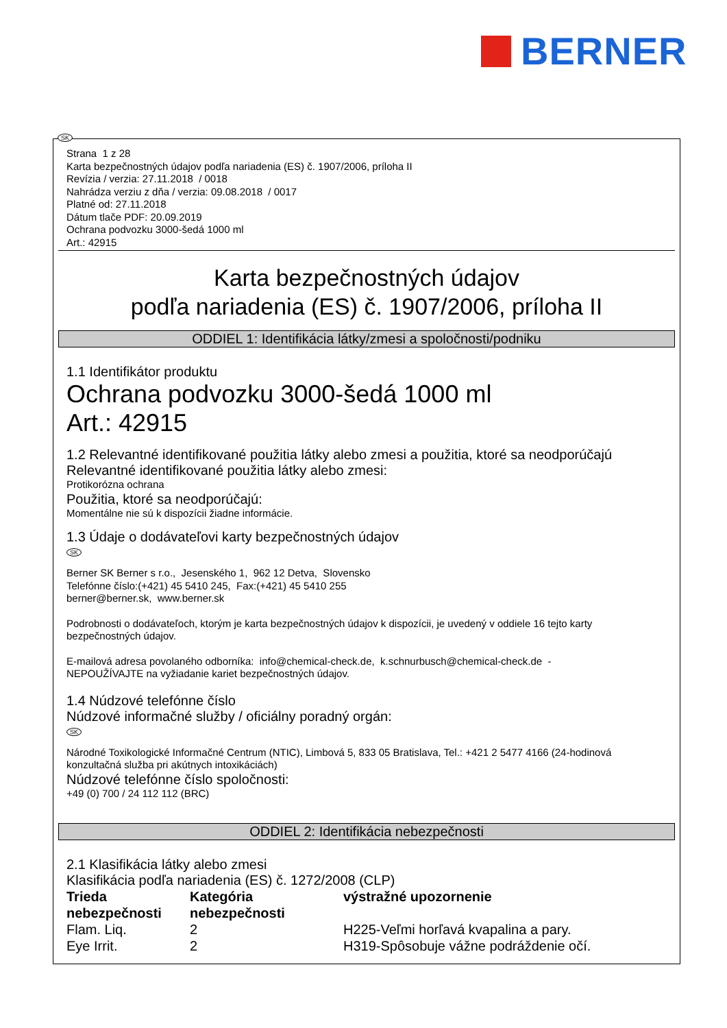BERNER
SK
Strana 1 z 28
Karta bezpečnostných údajov podľa nariadenia (ES) č. 1907/2006, príloha II
Revízia / verzia: 27.11.2018 / 0018
Nahrádza verziu z dňa / verzia: 09.08.2018 / 0017
Platné od: 27.11.2018
Dátum tlače PDF: 20.09.2019
Ochrana podvozku 3000-šedá 1000 ml
Art.: 42915
Karta bezpečnostných údajov
podľa nariadenia (ES) č. 1907/2006, príloha II
ODDIEL 1: Identifikácia látky/zmesi a spoločnosti/podniku
1.1 Identifikátor produktu
Ochrana podvozku 3000-šedá 1000 ml
Art.: 42915
1.2 Relevantné identifikované použitia látky alebo zmesi a použitia, ktoré sa neodporúčajú
Relevantné identifikované použitia látky alebo zmesi:
Protikorózna ochrana
Použitia, ktoré sa neodporúčajú:
Momentálne nie sú k dispozícii žiadne informácie.
1.3 Údaje o dodávateľovi karty bezpečnostných údajov
SK
Berner SK Berner s r.o., Jesenského 1, 962 12 Detva, Slovensko
Telefónne číslo:(+421) 45 5410 245, Fax:(+421) 45 5410 255
berner@berner.sk, www.berner.sk
Podrobnosti o dodávateľoch, ktorým je karta bezpečnostných údajov k dispozícii, je uvedený v oddiele 16 tejto karty bezpečnostných údajov.
E-mailová adresa povolaného odborníka: info@chemical-check.de, k.schnurbusch@chemical-check.de -
NEPOUŽÍVAJTE na vyžiadanie kariet bezpečnostných údajov.
1.4 Núdzové telefónne číslo
Núdzové informačné služby / oficiálny poradný orgán:
SK
Národné Toxikologické Informačné Centrum (NTIC), Limbová 5, 833 05 Bratislava, Tel.: +421 2 5477 4166 (24-hodinová konzultačná služba pri akútnych intoxikáciách)
Núdzové telefónne číslo spoločnosti:
+49 (0) 700 / 24 112 112 (BRC)
ODDIEL 2: Identifikácia nebezpečnosti
2.1 Klasifikácia látky alebo zmesi
Klasifikácia podľa nariadenia (ES) č. 1272/2008 (CLP)
| Trieda nebezpečnosti | Kategória nebezpečnosti | výstražné upozornenie |
| --- | --- | --- |
| Flam. Liq. | 2 | H225-Veľmi horľavá kvapalina a pary. |
| Eye Irrit. | 2 | H319-Spôsobuje vážne podráždenie očí. |